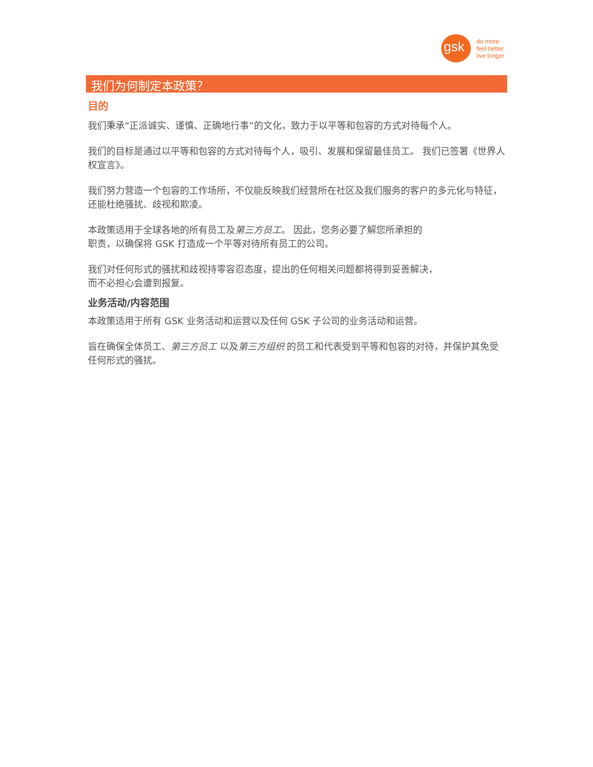gsk
do more
feel better
live longer
我们为何制定本政策？
目的
我们秉承“正派诚实、谨慎、正确地行事”的文化，致力于以平等和包容的方式对待每个人。
我们的目标是通过以平等和包容的方式对待每个人，吸引、发展和保留最佳员工。 我们已签署《世界人权宣言》。
我们努力营造一个包容的工作场所，不仅能反映我们经营所在社区及我们服务的客户的多元化与特征，还能杜绝骚扰、歧视和欺凌。
本政策适用于全球各地的所有员工及第三方员工。 因此，您务必要了解您所承担的
职责，以确保将 GSK 打造成一个平等对待所有员工的公司。
我们对任何形式的骚扰和歧视持零容忍态度，提出的任何相关问题都将得到妥善解决，
而不必担心会遭到报复。
业务活动/内容范围
本政策适用于所有 GSK 业务活动和运营以及任何 GSK 子公司的业务活动和运营。
旨在确保全体员工、第三方员工 以及第三方组织 的员工和代表受到平等和包容的对待，并保护其免受任何形式的骚扰。